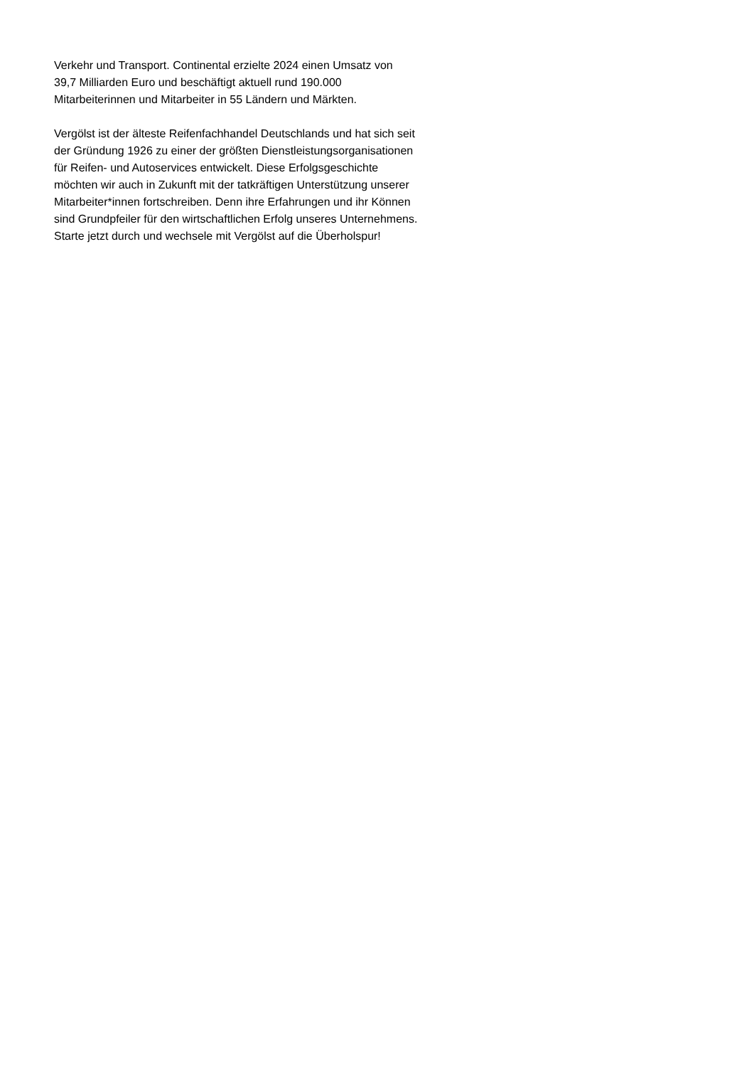Verkehr und Transport. Continental erzielte 2024 einen Umsatz von
39,7 Milliarden Euro und beschäftigt aktuell rund 190.000
Mitarbeiterinnen und Mitarbeiter in 55 Ländern und Märkten.
Vergölst ist der älteste Reifenfachhandel Deutschlands und hat sich seit
der Gründung 1926 zu einer der größten Dienstleistungsorganisationen
für Reifen- und Autoservices entwickelt. Diese Erfolgsgeschichte
möchten wir auch in Zukunft mit der tatkräftigen Unterstützung unserer
Mitarbeiter*innen fortschreiben. Denn ihre Erfahrungen und ihr Können
sind Grundpfeiler für den wirtschaftlichen Erfolg unseres Unternehmens.
Starte jetzt durch und wechsele mit Vergölst auf die Überholspur!